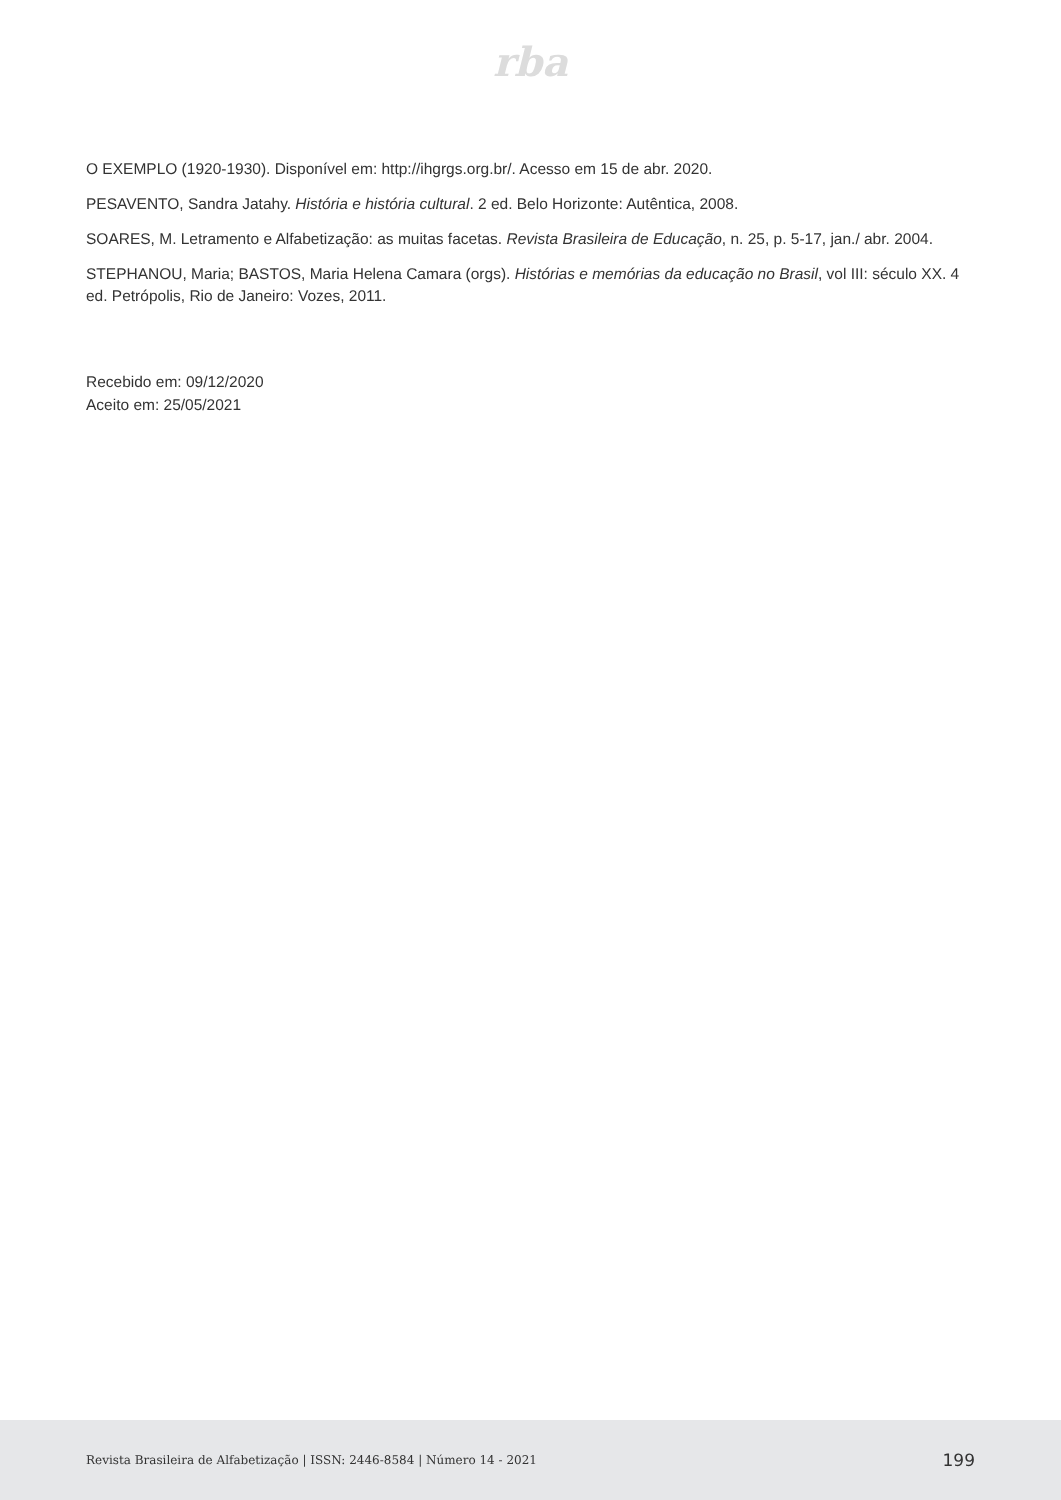rba
O EXEMPLO (1920-1930). Disponível em: http://ihgrgs.org.br/. Acesso em 15 de abr. 2020.
PESAVENTO, Sandra Jatahy. História e história cultural. 2 ed. Belo Horizonte: Autêntica, 2008.
SOARES, M. Letramento e Alfabetização: as muitas facetas. Revista Brasileira de Educação, n. 25, p. 5-17, jan./ abr. 2004.
STEPHANOU, Maria; BASTOS, Maria Helena Camara (orgs). Histórias e memórias da educação no Brasil, vol III: século XX. 4 ed. Petrópolis, Rio de Janeiro: Vozes, 2011.
Recebido em: 09/12/2020
Aceito em: 25/05/2021
Revista Brasileira de Alfabetização | ISSN: 2446-8584 | Número 14 - 2021 199